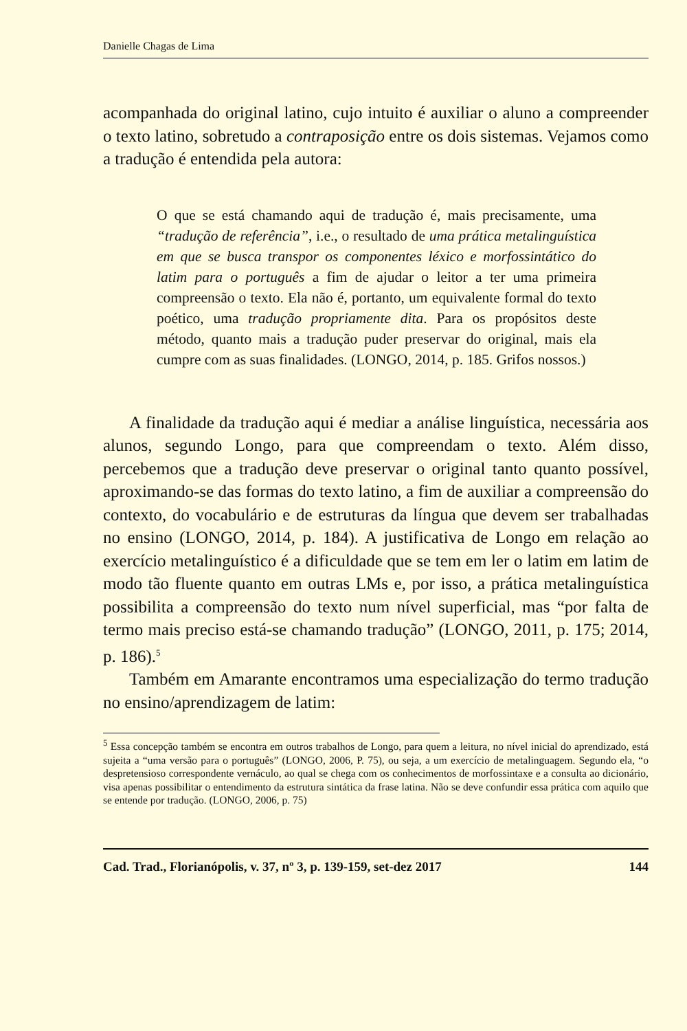Danielle Chagas de Lima
acompanhada do original latino, cujo intuito é auxiliar o aluno a compreender o texto latino, sobretudo a contraposição entre os dois sistemas. Vejamos como a tradução é entendida pela autora:
O que se está chamando aqui de tradução é, mais precisamente, uma “tradução de referência”, i.e., o resultado de uma prática metalinguística em que se busca transpor os componentes léxico e morfossintático do latim para o português a fim de ajudar o leitor a ter uma primeira compreensão o texto. Ela não é, portanto, um equivalente formal do texto poético, uma tradução propriamente dita. Para os propósitos deste método, quanto mais a tradução puder preservar do original, mais ela cumpre com as suas finalidades. (LONGO, 2014, p. 185. Grifos nossos.)
A finalidade da tradução aqui é mediar a análise linguística, necessária aos alunos, segundo Longo, para que compreendam o texto. Além disso, percebemos que a tradução deve preservar o original tanto quanto possível, aproximando-se das formas do texto latino, a fim de auxiliar a compreensão do contexto, do vocabulário e de estruturas da língua que devem ser trabalhadas no ensino (LONGO, 2014, p. 184). A justificativa de Longo em relação ao exercício metalinguístico é a dificuldade que se tem em ler o latim em latim de modo tão fluente quanto em outras LMs e, por isso, a prática metalinguística possibilita a compreensão do texto num nível superficial, mas “por falta de termo mais preciso está-se chamando tradução” (LONGO, 2011, p. 175; 2014, p. 186).<sup>5</sup>
Também em Amarante encontramos uma especialização do termo tradução no ensino/aprendizagem de latim:
<sup>5</sup> Essa concepção também se encontra em outros trabalhos de Longo, para quem a leitura, no nível inicial do aprendizado, está sujeita a “uma versão para o português” (LONGO, 2006, P. 75), ou seja, a um exercício de metalinguagem. Segundo ela, “o despretensioso correspondente vernáculo, ao qual se chega com os conhecimentos de morfossintaxe e a consulta ao dicionário, visa apenas possibilitar o entendimento da estrutura sintática da frase latina. Não se deve confundir essa prática com aquilo que se entende por tradução. (LONGO, 2006, p. 75)
Cad. Trad., Florianópolis, v. 37, nº 3, p. 139-159, set-dez 2017 144